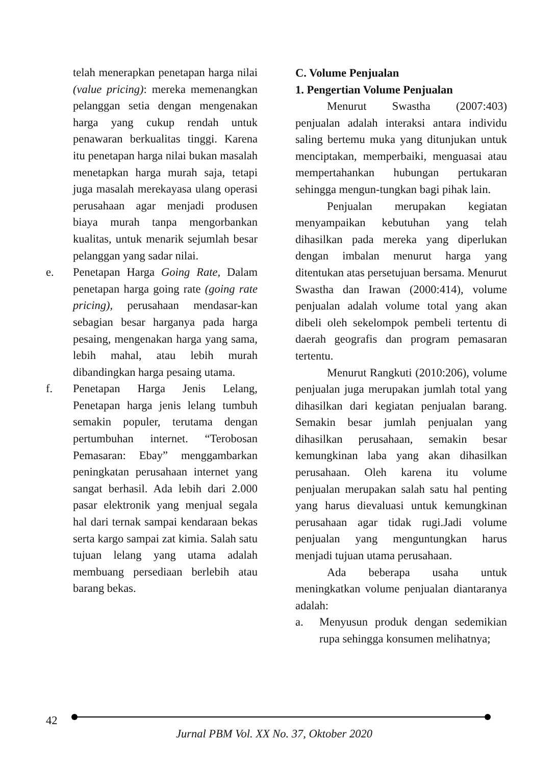telah menerapkan penetapan harga nilai (value pricing): mereka memenangkan pelanggan setia dengan mengenakan harga yang cukup rendah untuk penawaran berkualitas tinggi. Karena itu penetapan harga nilai bukan masalah menetapkan harga murah saja, tetapi juga masalah merekayasa ulang operasi perusahaan agar menjadi produsen biaya murah tanpa mengorbankan kualitas, untuk menarik sejumlah besar pelanggan yang sadar nilai.
e. Penetapan Harga Going Rate, Dalam penetapan harga going rate (going rate pricing), perusahaan mendasar-kan sebagian besar harganya pada harga pesaing, mengenakan harga yang sama, lebih mahal, atau lebih murah dibandingkan harga pesaing utama.
f. Penetapan Harga Jenis Lelang, Penetapan harga jenis lelang tumbuh semakin populer, terutama dengan pertumbuhan internet. “Terobosan Pemasaran: Ebay” menggambarkan peningkatan perusahaan internet yang sangat berhasil. Ada lebih dari 2.000 pasar elektronik yang menjual segala hal dari ternak sampai kendaraan bekas serta kargo sampai zat kimia. Salah satu tujuan lelang yang utama adalah membuang persediaan berlebih atau barang bekas.
C. Volume Penjualan
1. Pengertian Volume Penjualan
Menurut Swastha (2007:403) penjualan adalah interaksi antara individu saling bertemu muka yang ditunjukan untuk menciptakan, memperbaiki, menguasai atau mempertahankan hubungan pertukaran sehingga mengun-tungkan bagi pihak lain.
Penjualan merupakan kegiatan menyampaikan kebutuhan yang telah dihasilkan pada mereka yang diperlukan dengan imbalan menurut harga yang ditentukan atas persetujuan bersama. Menurut Swastha dan Irawan (2000:414), volume penjualan adalah volume total yang akan dibeli oleh sekelompok pembeli tertentu di daerah geografis dan program pemasaran tertentu.
Menurut Rangkuti (2010:206), volume penjualan juga merupakan jumlah total yang dihasilkan dari kegiatan penjualan barang. Semakin besar jumlah penjualan yang dihasilkan perusahaan, semakin besar kemungkinan laba yang akan dihasilkan perusahaan. Oleh karena itu volume penjualan merupakan salah satu hal penting yang harus dievaluasi untuk kemungkinan perusahaan agar tidak rugi.Jadi volume penjualan yang menguntungkan harus menjadi tujuan utama perusahaan.
Ada beberapa usaha untuk meningkatkan volume penjualan diantaranya adalah:
a. Menyusun produk dengan sedemikian rupa sehingga konsumen melihatnya;
42
Jurnal PBM Vol. XX No. 37, Oktober 2020